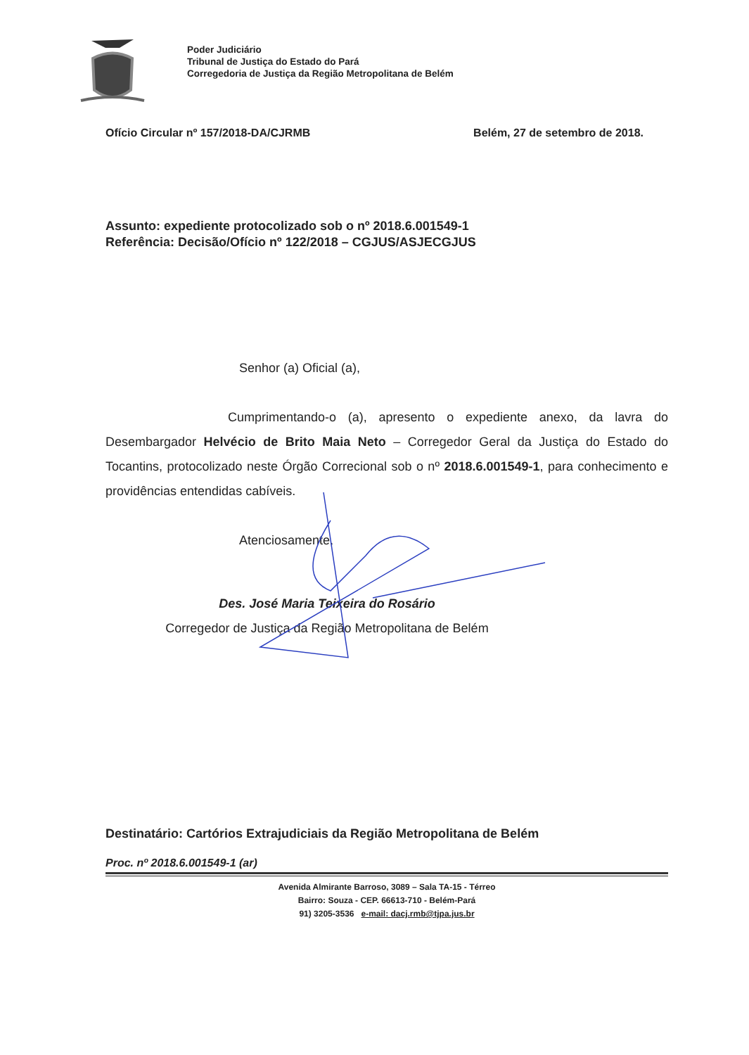Poder Judiciário
Tribunal de Justiça do Estado do Pará
Corregedoria de Justiça da Região Metropolitana de Belém
Ofício Circular nº 157/2018-DA/CJRMB Belém, 27 de setembro de 2018.
Assunto: expediente protocolizado sob o nº 2018.6.001549-1
Referência: Decisão/Ofício nº 122/2018 – CGJUS/ASJECGJUS
Senhor (a) Oficial (a),
Cumprimentando-o (a), apresento o expediente anexo, da lavra do Desembargador Helvécio de Brito Maia Neto – Corregedor Geral da Justiça do Estado do Tocantins, protocolizado neste Órgão Correcional sob o nº 2018.6.001549-1, para conhecimento e providências entendidas cabíveis.
Atenciosamente,
Des. José Maria Teixeira do Rosário
Corregedor de Justiça da Região Metropolitana de Belém
Destinatário: Cartórios Extrajudiciais da Região Metropolitana de Belém
Proc. nº 2018.6.001549-1 (ar)
Avenida Almirante Barroso, 3089 – Sala TA-15 - Térreo
Bairro: Souza - CEP. 66613-710 - Belém-Pará
91) 3205-3536 e-mail: dacj.rmb@tjpa.jus.br